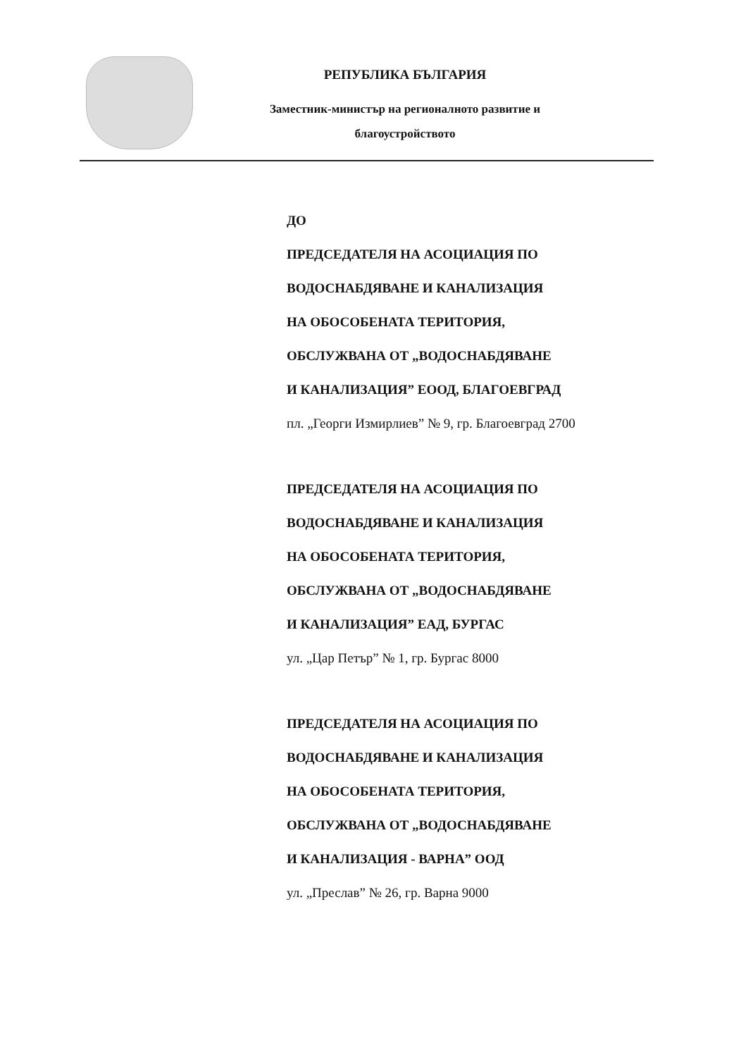РЕПУБЛИКА БЪЛГАРИЯ
Заместник-министър на регионалното развитие и
благоустройството
ДО
ПРЕДСЕДАТЕЛЯ НА АСОЦИАЦИЯ ПО
ВОДОСНАБДЯВАНЕ И КАНАЛИЗАЦИЯ
НА ОБОСОБЕНАТА ТЕРИТОРИЯ,
ОБСЛУЖВАНА ОТ „ВОДОСНАБДЯВАНЕ
И КАНАЛИЗАЦИЯ” ЕООД, БЛАГОЕВГРАД
пл. „Георги Измирлиев” № 9, гр. Благоевград 2700
ПРЕДСЕДАТЕЛЯ НА АСОЦИАЦИЯ ПО
ВОДОСНАБДЯВАНЕ И КАНАЛИЗАЦИЯ
НА ОБОСОБЕНАТА ТЕРИТОРИЯ,
ОБСЛУЖВАНА ОТ „ВОДОСНАБДЯВАНЕ
И КАНАЛИЗАЦИЯ” ЕАД, БУРГАС
ул. „Цар Петър” № 1, гр. Бургас 8000
ПРЕДСЕДАТЕЛЯ НА АСОЦИАЦИЯ ПО
ВОДОСНАБДЯВАНЕ И КАНАЛИЗАЦИЯ
НА ОБОСОБЕНАТА ТЕРИТОРИЯ,
ОБСЛУЖВАНА ОТ „ВОДОСНАБДЯВАНЕ
И КАНАЛИЗАЦИЯ - ВАРНА” ООД
ул. „Преслав” № 26, гр. Варна 9000